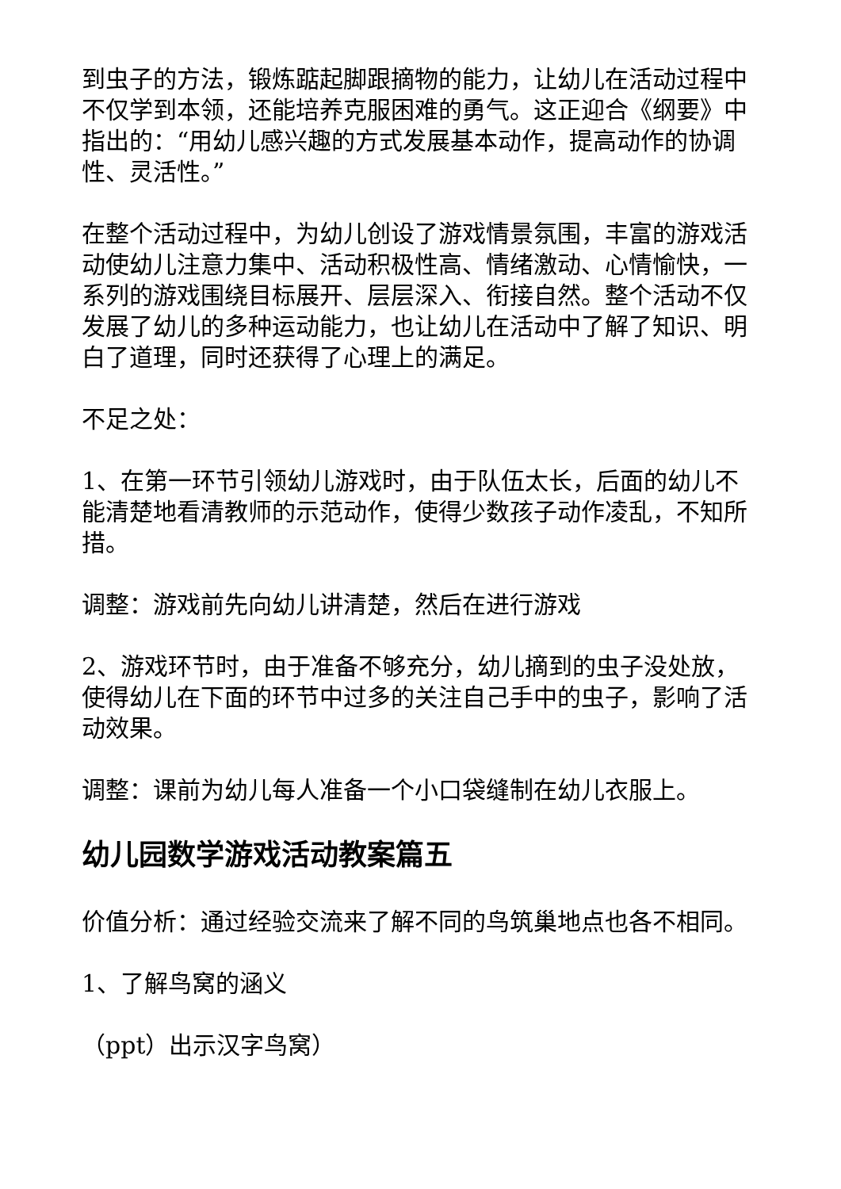到虫子的方法，锻炼踮起脚跟摘物的能力，让幼儿在活动过程中不仅学到本领，还能培养克服困难的勇气。这正迎合《纲要》中指出的：“用幼儿感兴趣的方式发展基本动作，提高动作的协调性、灵活性。”
在整个活动过程中，为幼儿创设了游戏情景氛围，丰富的游戏活动使幼儿注意力集中、活动积极性高、情绪激动、心情愉快，一系列的游戏围绕目标展开、层层深入、衔接自然。整个活动不仅发展了幼儿的多种运动能力，也让幼儿在活动中了解了知识、明白了道理，同时还获得了心理上的满足。
不足之处：
1、在第一环节引领幼儿游戏时，由于队伍太长，后面的幼儿不能清楚地看清教师的示范动作，使得少数孩子动作凌乱，不知所措。
调整：游戏前先向幼儿讲清楚，然后在进行游戏
2、游戏环节时，由于准备不够充分，幼儿摘到的虫子没处放，使得幼儿在下面的环节中过多的关注自己手中的虫子，影响了活动效果。
调整：课前为幼儿每人准备一个小口袋缝制在幼儿衣服上。
幼儿园数学游戏活动教案篇五
价值分析：通过经验交流来了解不同的鸟筑巢地点也各不相同。
1、了解鸟窝的涵义
（ppt）出示汉字鸟窝）